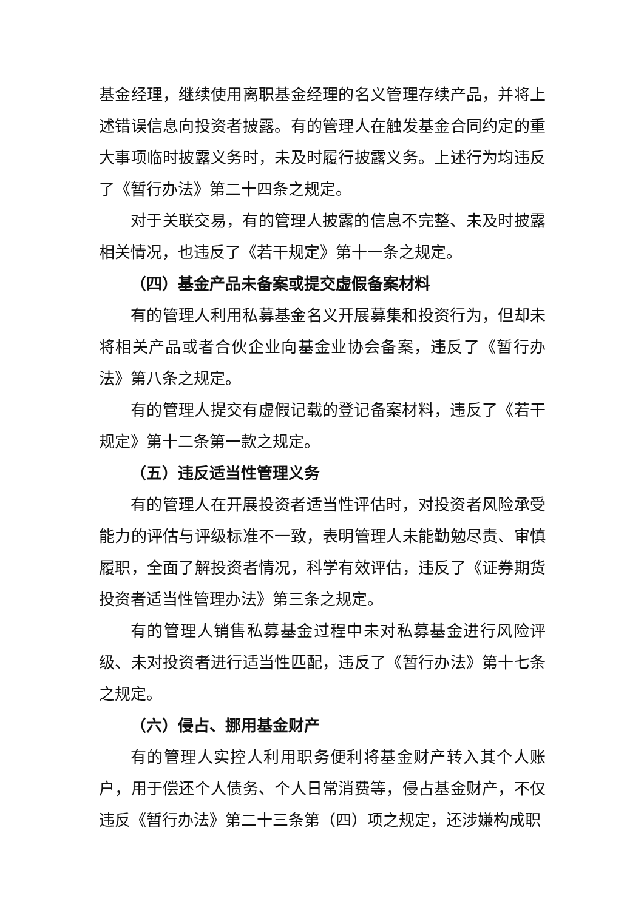基金经理，继续使用离职基金经理的名义管理存续产品，并将上述错误信息向投资者披露。有的管理人在触发基金合同约定的重大事项临时披露义务时，未及时履行披露义务。上述行为均违反了《暂行办法》第二十四条之规定。
对于关联交易，有的管理人披露的信息不完整、未及时披露相关情况，也违反了《若干规定》第十一条之规定。
（四）基金产品未备案或提交虚假备案材料
有的管理人利用私募基金名义开展募集和投资行为，但却未将相关产品或者合伙企业向基金业协会备案，违反了《暂行办法》第八条之规定。
有的管理人提交有虚假记载的登记备案材料，违反了《若干规定》第十二条第一款之规定。
（五）违反适当性管理义务
有的管理人在开展投资者适当性评估时，对投资者风险承受能力的评估与评级标准不一致，表明管理人未能勤勉尽责、审慎履职，全面了解投资者情况，科学有效评估，违反了《证券期货投资者适当性管理办法》第三条之规定。
有的管理人销售私募基金过程中未对私募基金进行风险评级、未对投资者进行适当性匹配，违反了《暂行办法》第十七条之规定。
（六）侵占、挪用基金财产
有的管理人实控人利用职务便利将基金财产转入其个人账户，用于偿还个人债务、个人日常消费等，侵占基金财产，不仅违反《暂行办法》第二十三条第（四）项之规定，还涉嫌构成职